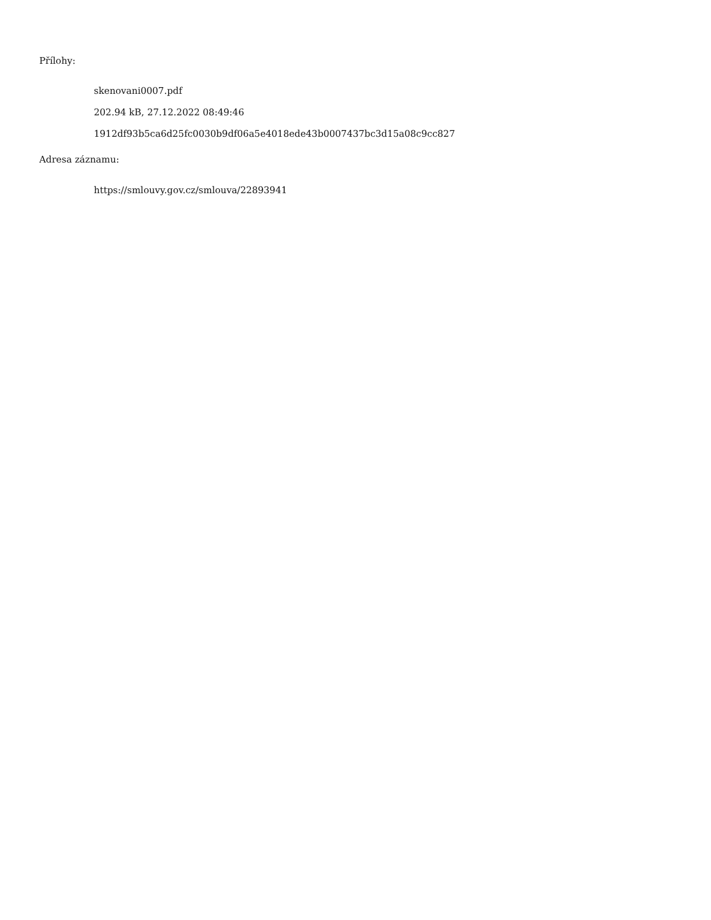Přílohy:
skenovani0007.pdf
202.94 kB, 27.12.2022 08:49:46
1912df93b5ca6d25fc0030b9df06a5e4018ede43b0007437bc3d15a08c9cc827
Adresa záznamu:
https://smlouvy.gov.cz/smlouva/22893941